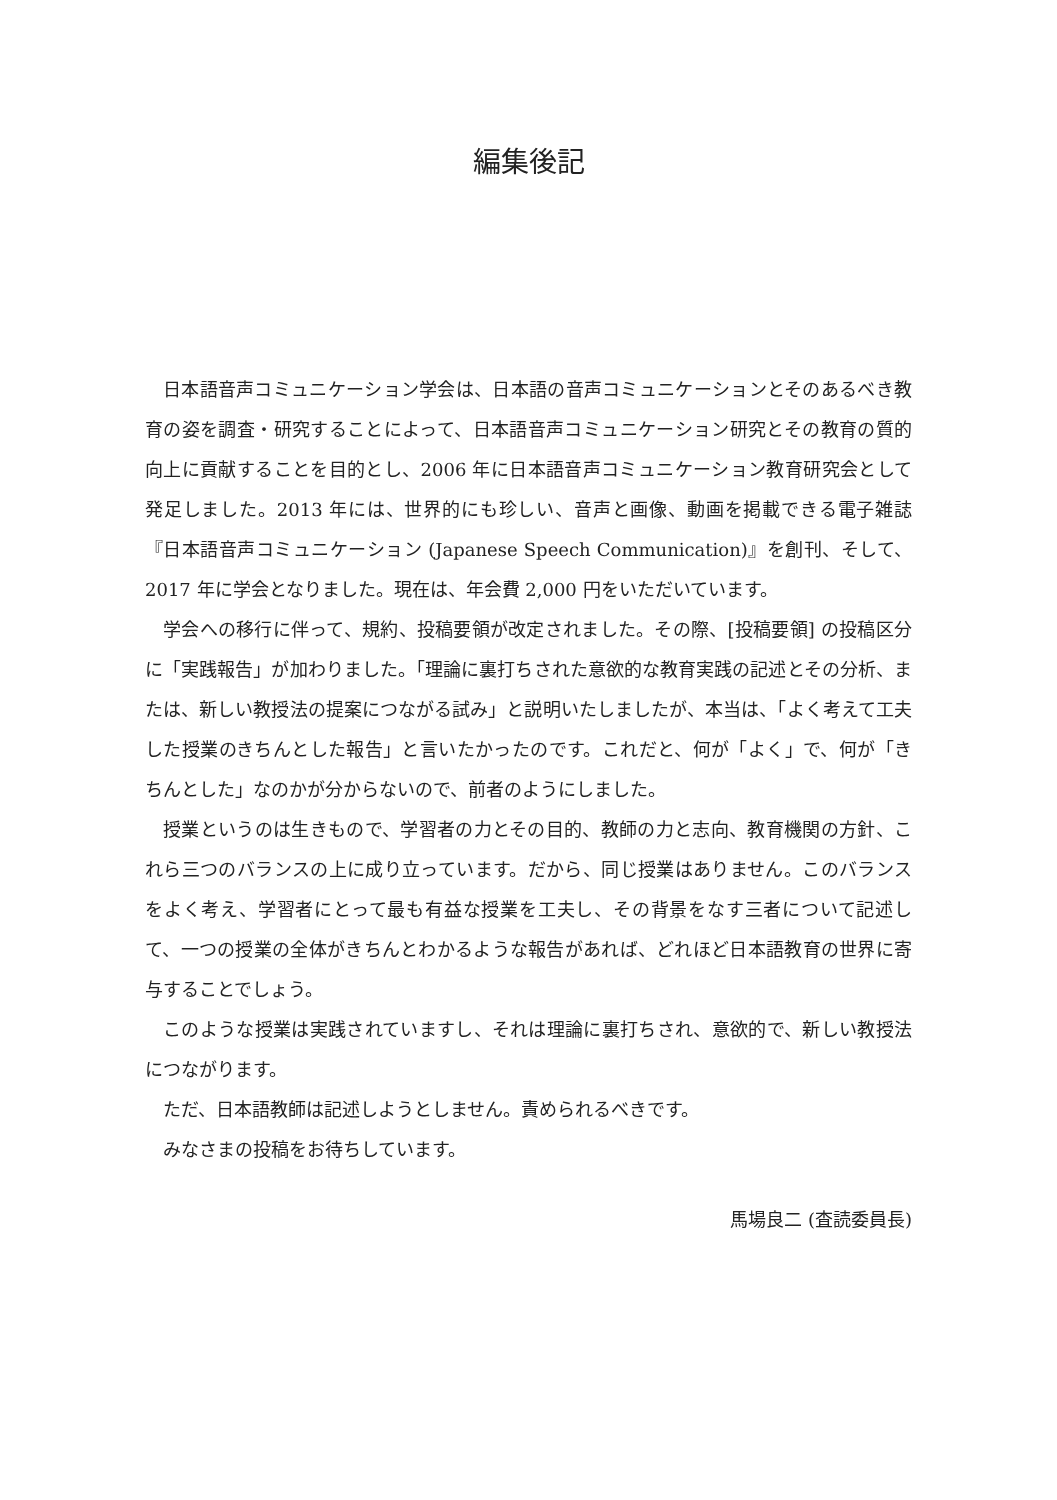編集後記
日本語音声コミュニケーション学会は、日本語の音声コミュニケーションとそのあるべき教育の姿を調査・研究することによって、日本語音声コミュニケーション研究とその教育の質的向上に貢献することを目的とし、2006 年に日本語音声コミュニケーション教育研究会として発足しました。2013 年には、世界的にも珍しい、音声と画像、動画を掲載できる電子雑誌『日本語音声コミュニケーション (Japanese Speech Communication)』を創刊、そして、2017 年に学会となりました。現在は、年会費 2,000 円をいただいています。
学会への移行に伴って、規約、投稿要領が改定されました。その際、[投稿要領] の投稿区分に「実践報告」が加わりました。「理論に裏打ちされた意欲的な教育実践の記述とその分析、または、新しい教授法の提案につながる試み」と説明いたしましたが、本当は、「よく考えて工夫した授業のきちんとした報告」と言いたかったのです。これだと、何が「よく」で、何が「きちんとした」なのかが分からないので、前者のようにしました。
授業というのは生きもので、学習者の力とその目的、教師の力と志向、教育機関の方針、これら三つのバランスの上に成り立っています。だから、同じ授業はありません。このバランスをよく考え、学習者にとって最も有益な授業を工夫し、その背景をなす三者について記述して、一つの授業の全体がきちんとわかるような報告があれば、どれほど日本語教育の世界に寄与することでしょう。
このような授業は実践されていますし、それは理論に裏打ちされ、意欲的で、新しい教授法につながります。
ただ、日本語教師は記述しようとしません。責められるべきです。
みなさまの投稿をお待ちしています。
馬場良二 (査読委員長)